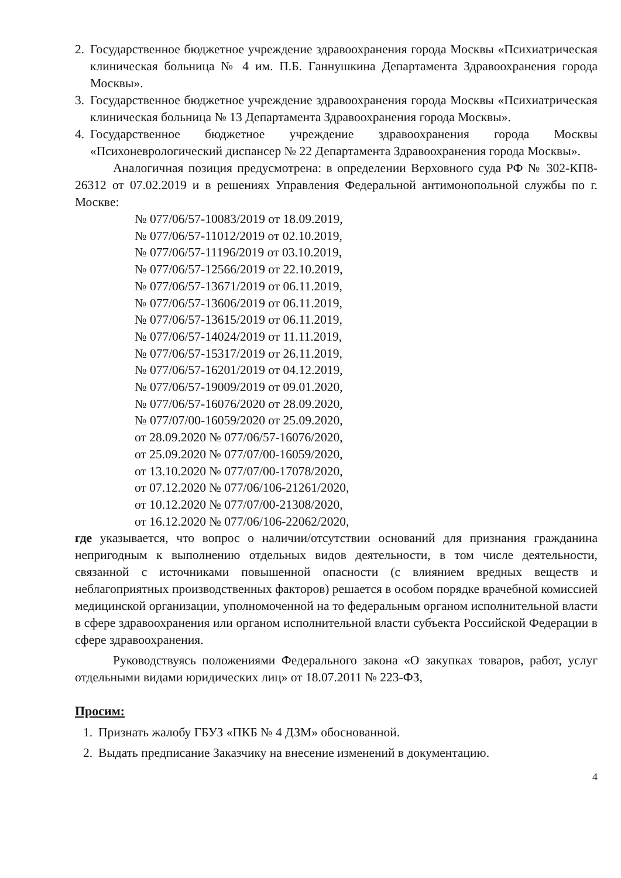2. Государственное бюджетное учреждение здравоохранения города Москвы «Психиатрическая клиническая больница № 4 им. П.Б. Ганнушкина Департамента Здравоохранения города Москвы».
3. Государственное бюджетное учреждение здравоохранения города Москвы «Психиатрическая клиническая больница № 13 Департамента Здравоохранения города Москвы».
4. Государственное бюджетное учреждение здравоохранения города Москвы «Психоневрологический диспансер № 22 Департамента Здравоохранения города Москвы».
Аналогичная позиция предусмотрена: в определении Верховного суда РФ № 302-КП8-26312 от 07.02.2019 и в решениях Управления Федеральной антимонопольной службы по г. Москве:
№ 077/06/57-10083/2019 от 18.09.2019,
№ 077/06/57-11012/2019 от 02.10.2019,
№ 077/06/57-11196/2019 от 03.10.2019,
№ 077/06/57-12566/2019 от 22.10.2019,
№ 077/06/57-13671/2019 от 06.11.2019,
№ 077/06/57-13606/2019 от 06.11.2019,
№ 077/06/57-13615/2019 от 06.11.2019,
№ 077/06/57-14024/2019 от 11.11.2019,
№ 077/06/57-15317/2019 от 26.11.2019,
№ 077/06/57-16201/2019 от 04.12.2019,
№ 077/06/57-19009/2019 от 09.01.2020,
№ 077/06/57-16076/2020 от 28.09.2020,
№ 077/07/00-16059/2020 от 25.09.2020,
от 28.09.2020 № 077/06/57-16076/2020,
от 25.09.2020 № 077/07/00-16059/2020,
от 13.10.2020 № 077/07/00-17078/2020,
от 07.12.2020 № 077/06/106-21261/2020,
от 10.12.2020 № 077/07/00-21308/2020,
от 16.12.2020 № 077/06/106-22062/2020,
где указывается, что вопрос о наличии/отсутствии оснований для признания гражданина непригодным к выполнению отдельных видов деятельности, в том числе деятельности, связанной с источниками повышенной опасности (с влиянием вредных веществ и неблагоприятных производственных факторов) решается в особом порядке врачебной комиссией медицинской организации, уполномоченной на то федеральным органом исполнительной власти в сфере здравоохранения или органом исполнительной власти субъекта Российской Федерации в сфере здравоохранения.
Руководствуясь положениями Федерального закона «О закупках товаров, работ, услуг отдельными видами юридических лиц» от 18.07.2011 № 223-ФЗ,
Просим:
1. Признать жалобу ГБУЗ «ПКБ № 4 ДЗМ» обоснованной.
2. Выдать предписание Заказчику на внесение изменений в документацию.
4